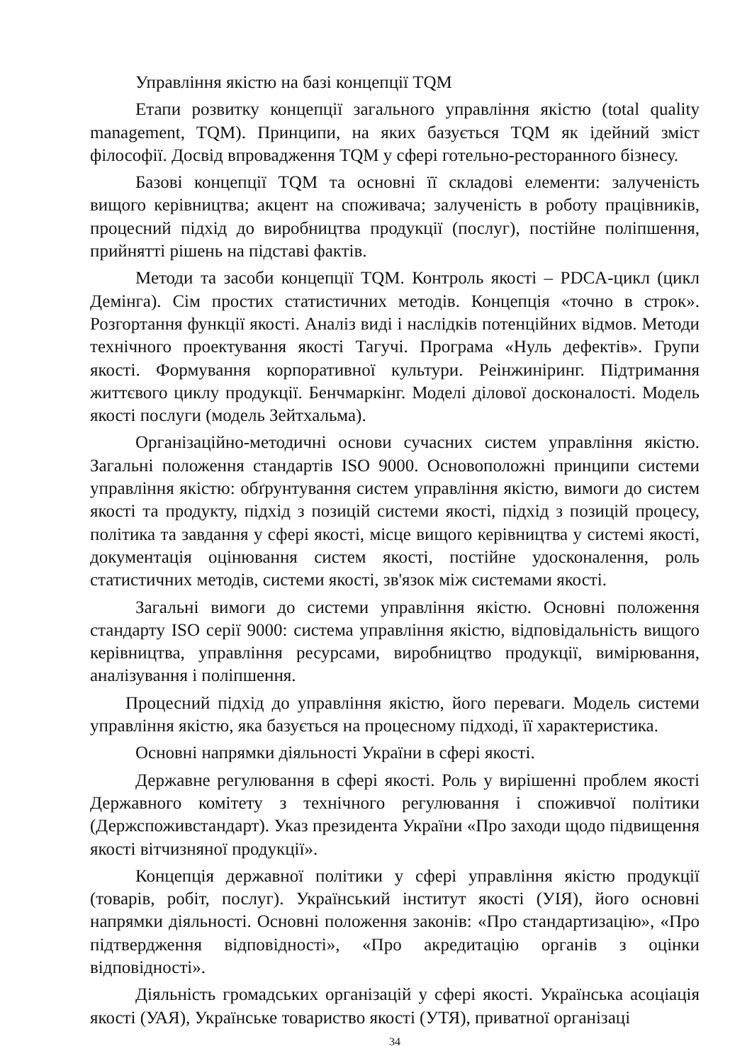Управління якістю на базі концепції TQM
Етапи розвитку концепції загального управління якістю (total quality management, TQM). Принципи, на яких базується TQM як ідейний зміст філософії. Досвід впровадження TQM у сфері готельно-ресторанного бізнесу.
Базові концепції TQM та основні її складові елементи: залученість вищого керівництва; акцент на споживача; залученість в роботу працівників, процесний підхід до виробництва продукції (послуг), постійне поліпшення, прийнятті рішень на підставі фактів.
Методи та засоби концепції TQM. Контроль якості – PDCA-цикл (цикл Демінга). Сім простих статистичних методів. Концепція «точно в строк». Розгортання функції якості. Аналіз виді і наслідків потенційних відмов. Методи технічного проектування якості Тагучі. Програма «Нуль дефектів». Групи якості. Формування корпоративної культури. Реінжиніринг. Підтримання життєвого циклу продукції. Бенчмаркінг. Моделі ділової досконалості. Модель якості послуги (модель Зейтхальма).
Організаційно-методичні основи сучасних систем управління якістю. Загальні положення стандартів ISO 9000. Основоположні принципи системи управління якістю: обґрунтування систем управління якістю, вимоги до систем якості та продукту, підхід з позицій системи якості, підхід з позицій процесу, політика та завдання у сфері якості, місце вищого керівництва у системі якості, документація оцінювання систем якості, постійне удосконалення, роль статистичних методів, системи якості, зв'язок між системами якості.
Загальні вимоги до системи управління якістю. Основні положення стандарту ISO серії 9000: система управління якістю, відповідальність вищого керівництва, управління ресурсами, виробництво продукції, вимірювання, аналізування і поліпшення.
Процесний підхід до управління якістю, його переваги. Модель системи управління якістю, яка базується на процесному підході, її характеристика.
Основні напрямки діяльності України в сфері якості.
Державне регулювання в сфері якості. Роль у вирішенні проблем якості Державного комітету з технічного регулювання і споживчої політики (Держспоживстандарт). Указ президента України «Про заходи щодо підвищення якості вітчизняної продукції».
Концепція державної політики у сфері управління якістю продукції (товарів, робіт, послуг). Український інститут якості (УІЯ), його основні напрямки діяльності. Основні положення законів: «Про стандартизацію», «Про підтвердження відповідності», «Про акредитацію органів з оцінки відповідності».
Діяльність громадських організацій у сфері якості. Українська асоціація якості (УАЯ), Українське товариство якості (УТЯ), приватної організаці
34